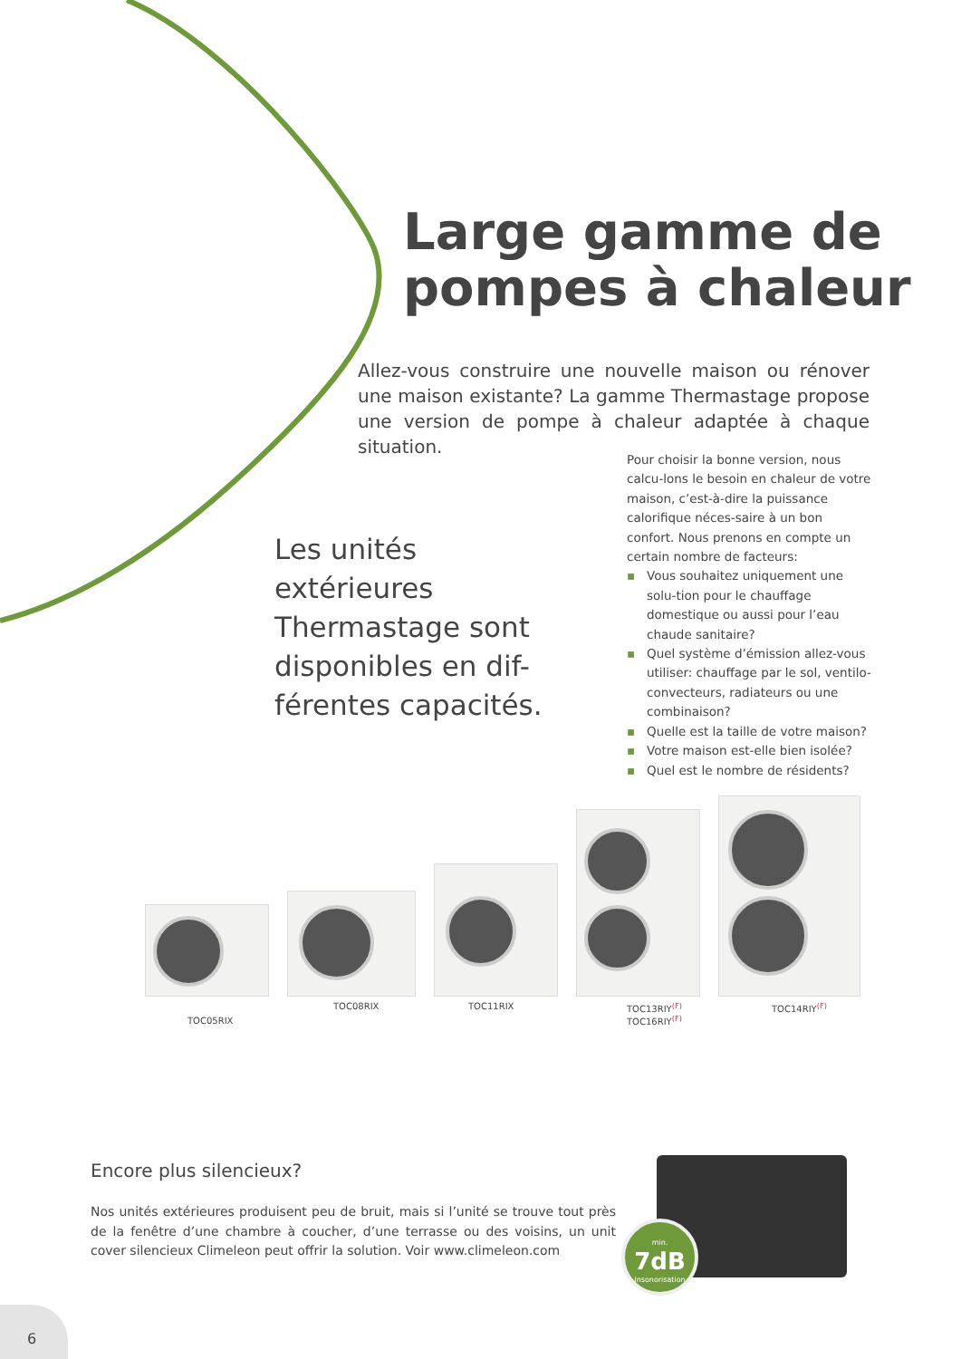Large gamme de pompes à chaleur
Allez-vous construire une nouvelle maison ou rénover une maison existante? La gamme Thermastage propose une version de pompe à chaleur adaptée à chaque situation.
Les unités extérieures Thermastage sont disponibles en dif-férentes capacités.
Pour choisir la bonne version, nous calcu-lons le besoin en chaleur de votre maison, c’est-à-dire la puissance calorifique néces-saire à un bon confort. Nous prenons en compte un certain nombre de facteurs:
▪ Vous souhaitez uniquement une solu-tion pour le chauffage domestique ou aussi pour l’eau chaude sanitaire?
▪ Quel système d’émission allez-vous utiliser: chauffage par le sol, ventilo-convecteurs, radiateurs ou une combinaison?
▪ Quelle est la taille de votre maison?
▪ Votre maison est-elle bien isolée?
▪ Quel est le nombre de résidents?
TOC05RIX
TOC08RIX TOC11RIX TOC13RIY<sup>(F)</sup>
TOC16RIY<sup>(F)</sup> TOC14RIY<sup>(F)</sup>
Encore plus silencieux?
Nos unités extérieures produisent peu de bruit, mais si l’unité se trouve tout près de la fenêtre d’une chambre à coucher, d’une terrasse ou des voisins, un unit cover silencieux Climeleon peut offrir la solution. Voir www.climeleon.com
min.
7dB
Insonorisation
6